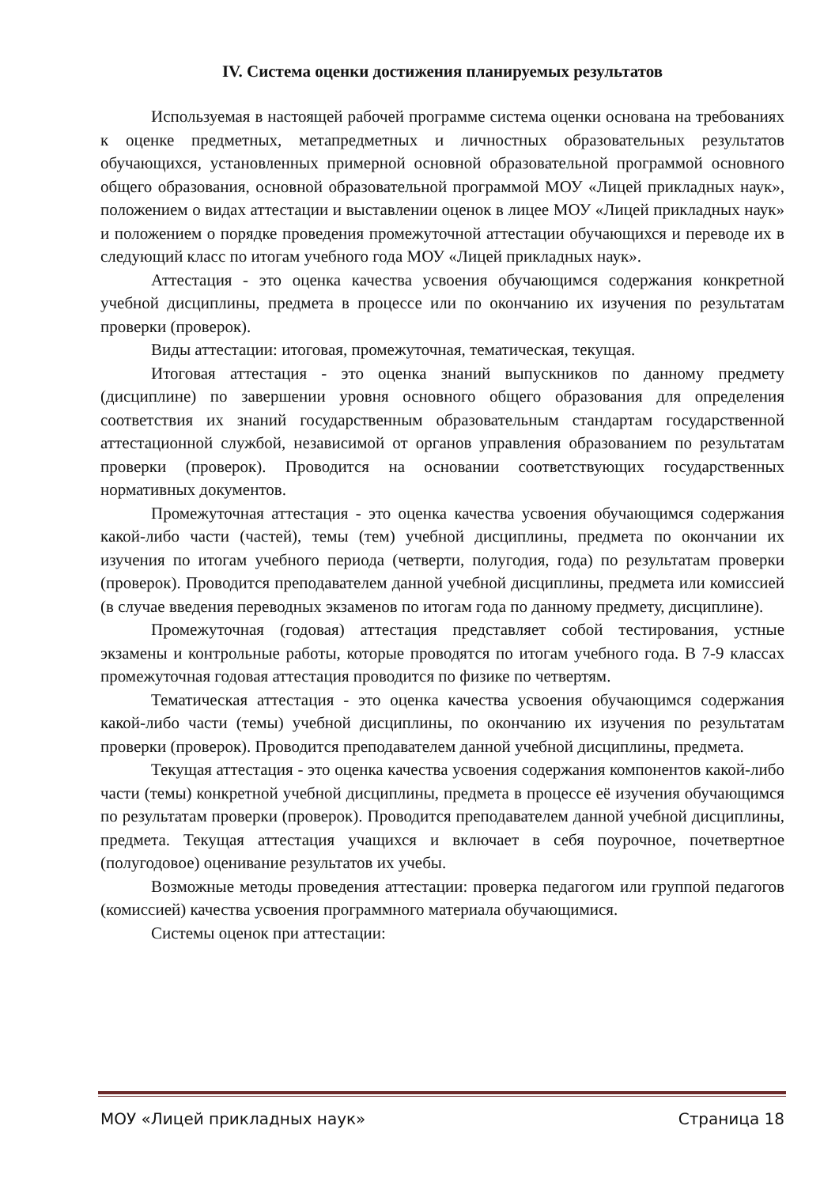IV. Система оценки достижения планируемых результатов
Используемая в настоящей рабочей программе система оценки основана на требованиях к оценке предметных, метапредметных и личностных образовательных результатов обучающихся, установленных примерной основной образовательной программой основного общего образования, основной образовательной программой МОУ «Лицей прикладных наук», положением о видах аттестации и выставлении оценок в лицее МОУ «Лицей прикладных наук» и положением о порядке проведения промежуточной аттестации обучающихся и переводе их в следующий класс по итогам учебного года МОУ «Лицей прикладных наук».
Аттестация - это оценка качества усвоения обучающимся содержания конкретной учебной дисциплины, предмета в процессе или по окончанию их изучения по результатам проверки (проверок).
Виды аттестации: итоговая, промежуточная, тематическая, текущая.
Итоговая аттестация - это оценка знаний выпускников по данному предмету (дисциплине) по завершении уровня основного общего образования для определения соответствия их знаний государственным образовательным стандартам государственной аттестационной службой, независимой от органов управления образованием по результатам проверки (проверок). Проводится на основании соответствующих государственных нормативных документов.
Промежуточная аттестация - это оценка качества усвоения обучающимся содержания какой-либо части (частей), темы (тем) учебной дисциплины, предмета по окончании их изучения по итогам учебного периода (четверти, полугодия, года) по результатам проверки (проверок). Проводится преподавателем данной учебной дисциплины, предмета или комиссией (в случае введения переводных экзаменов по итогам года по данному предмету, дисциплине).
Промежуточная (годовая) аттестация представляет собой тестирования, устные экзамены и контрольные работы, которые проводятся по итогам учебного года. В 7-9 классах промежуточная годовая аттестация проводится по физике по четвертям.
Тематическая аттестация - это оценка качества усвоения обучающимся содержания какой-либо части (темы) учебной дисциплины, по окончанию их изучения по результатам проверки (проверок). Проводится преподавателем данной учебной дисциплины, предмета.
Текущая аттестация - это оценка качества усвоения содержания компонентов какой-либо части (темы) конкретной учебной дисциплины, предмета в процессе её изучения обучающимся по результатам проверки (проверок). Проводится преподавателем данной учебной дисциплины, предмета. Текущая аттестация учащихся и включает в себя поурочное, почетвертное (полугодовое) оценивание результатов их учебы.
Возможные методы проведения аттестации: проверка педагогом или группой педагогов (комиссией) качества усвоения программного материала обучающимися.
Системы оценок при аттестации:
МОУ «Лицей прикладных наук» Страница 18